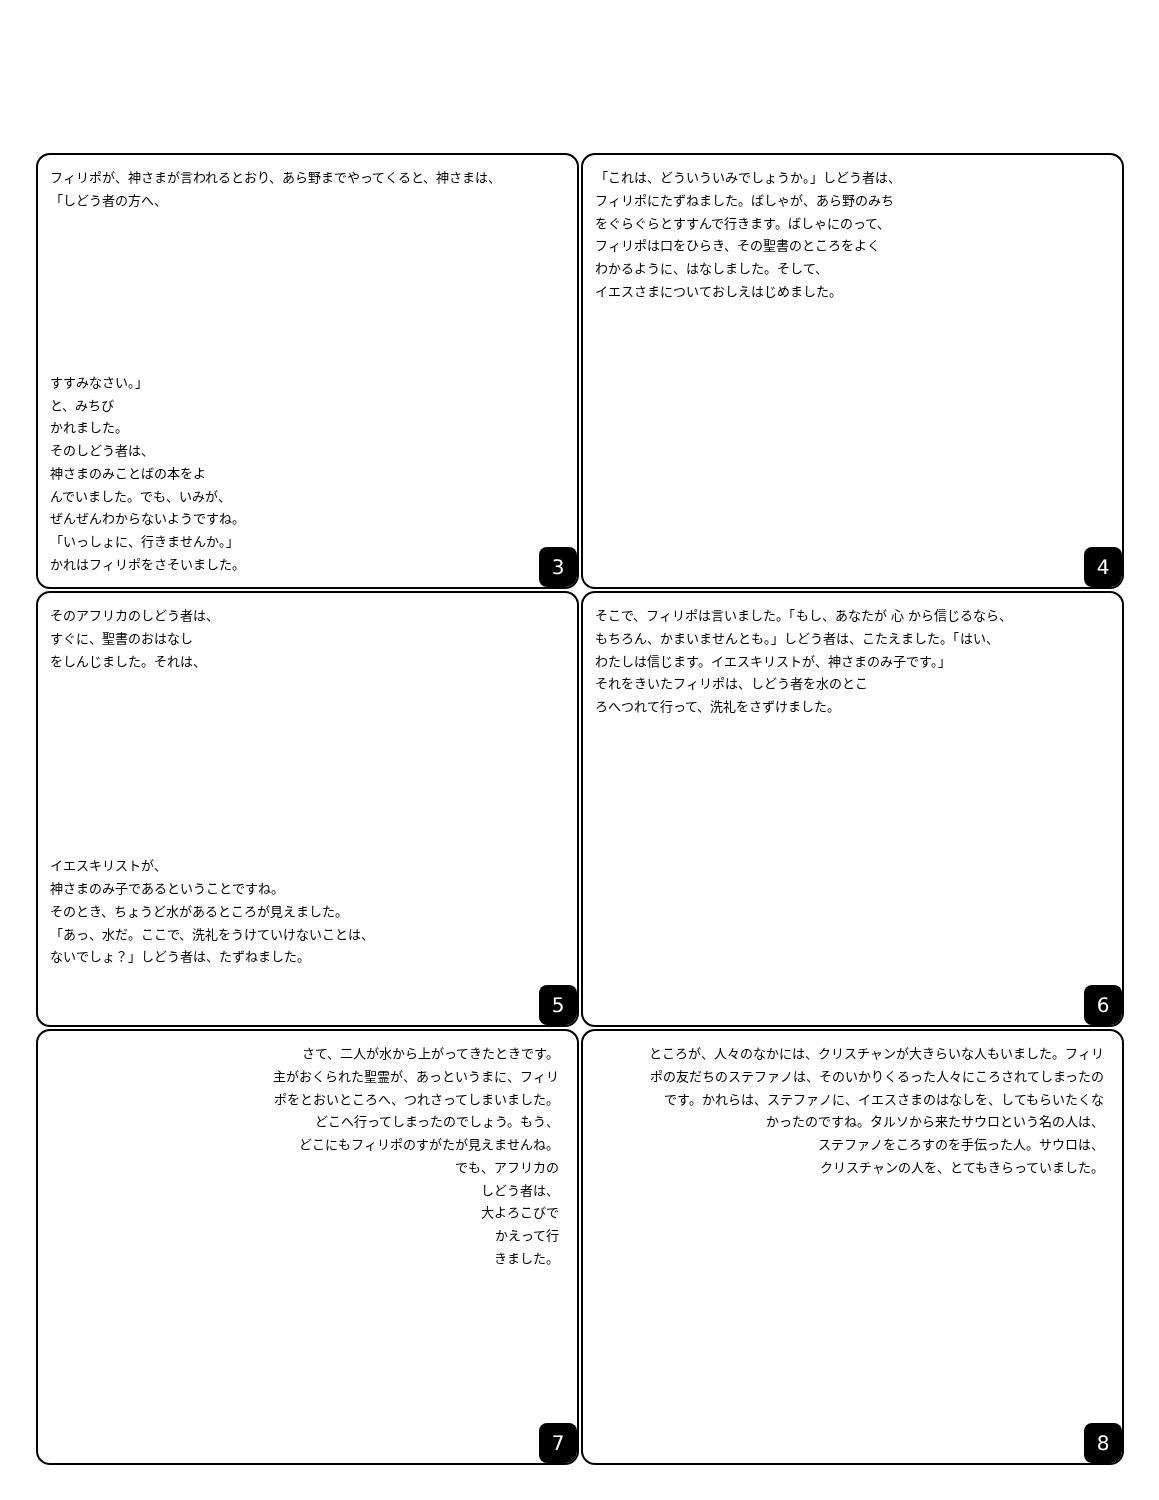フィリポが、神さまが言われるとおり、あら野までやってくると、神さまは、
「しどう者の方へ、
すすみなさい。」
と、みちび
かれました。
そのしどう者は、
神さまのみことばの本をよ
んでいました。でも、いみが、
ぜんぜんわからないようですね。
「いっしょに、行きませんか。」
かれはフィリポをさそいました。
3
「これは、どういういみでしょうか。」しどう者は、
フィリポにたずねました。ばしゃが、あら野のみち
をぐらぐらとすすんで行きます。ばしゃにのって、
フィリポは口をひらき、その聖書のところをよく
わかるように、はなしました。そして、
イエスさまについておしえはじめました。
4
そのアフリカのしどう者は、
すぐに、聖書のおはなし
をしんじました。それは、
イエスキリストが、
神さまのみ子であるということですね。
そのとき、ちょうど水があるところが見えました。
「あっ、水だ。ここで、洗礼をうけていけないことは、
ないでしょ？」しどう者は、たずねました。
5
そこで、フィリポは言いました。「もし、あなたが 心 から信じるなら、
もちろん、かまいませんとも。」しどう者は、こたえました。「はい、
わたしは信じます。イエスキリストが、神さまのみ子です。」
それをきいたフィリポは、しどう者を水のとこ
ろへつれて行って、洗礼をさずけました。
6
さて、二人が水から上がってきたときです。
主がおくられた聖霊が、あっというまに、フィリ
ポをとおいところへ、つれさってしまいました。
どこへ行ってしまったのでしょう。もう、
どこにもフィリポのすがたが見えませんね。
でも、アフリカの
しどう者は、
大よろこびで
かえって行
きました。
7
ところが、人々のなかには、クリスチャンが大きらいな人もいました。フィリ
ポの友だちのステファノは、そのいかりくるった人々にころされてしまったの
です。かれらは、ステファノに、イエスさまのはなしを、してもらいたくな
かったのですね。タルソから来たサウロという名の人は、
ステファノをころすのを手伝った人。サウロは、
クリスチャンの人を、とてもきらっていました。
8